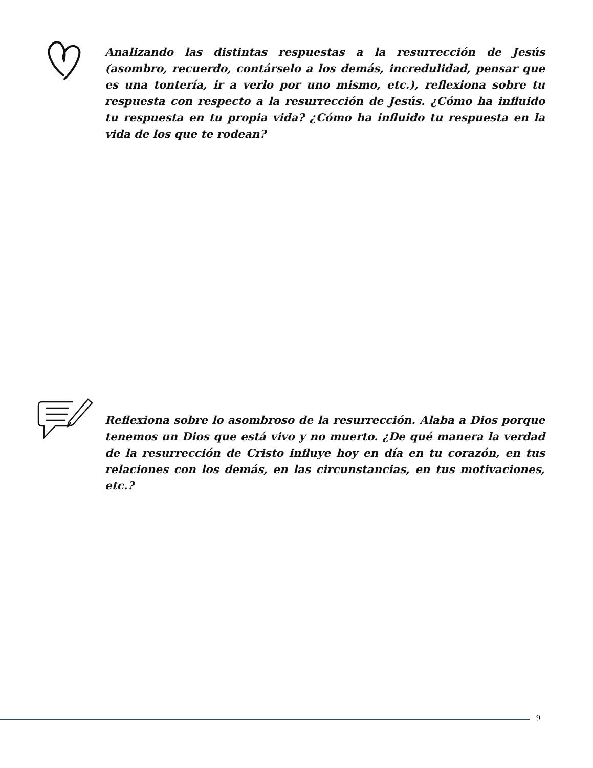Analizando las distintas respuestas a la resurrección de Jesús (asombro, recuerdo, contárselo a los demás, incredulidad, pensar que es una tontería, ir a verlo por uno mismo, etc.), reflexiona sobre tu respuesta con respecto a la resurrección de Jesús. ¿Cómo ha influido tu respuesta en tu propia vida? ¿Cómo ha influido tu respuesta en la vida de los que te rodean?
Reflexiona sobre lo asombroso de la resurrección. Alaba a Dios porque tenemos un Dios que está vivo y no muerto. ¿De qué manera la verdad de la resurrección de Cristo influye hoy en día en tu corazón, en tus relaciones con los demás, en las circunstancias, en tus motivaciones, etc.?
9